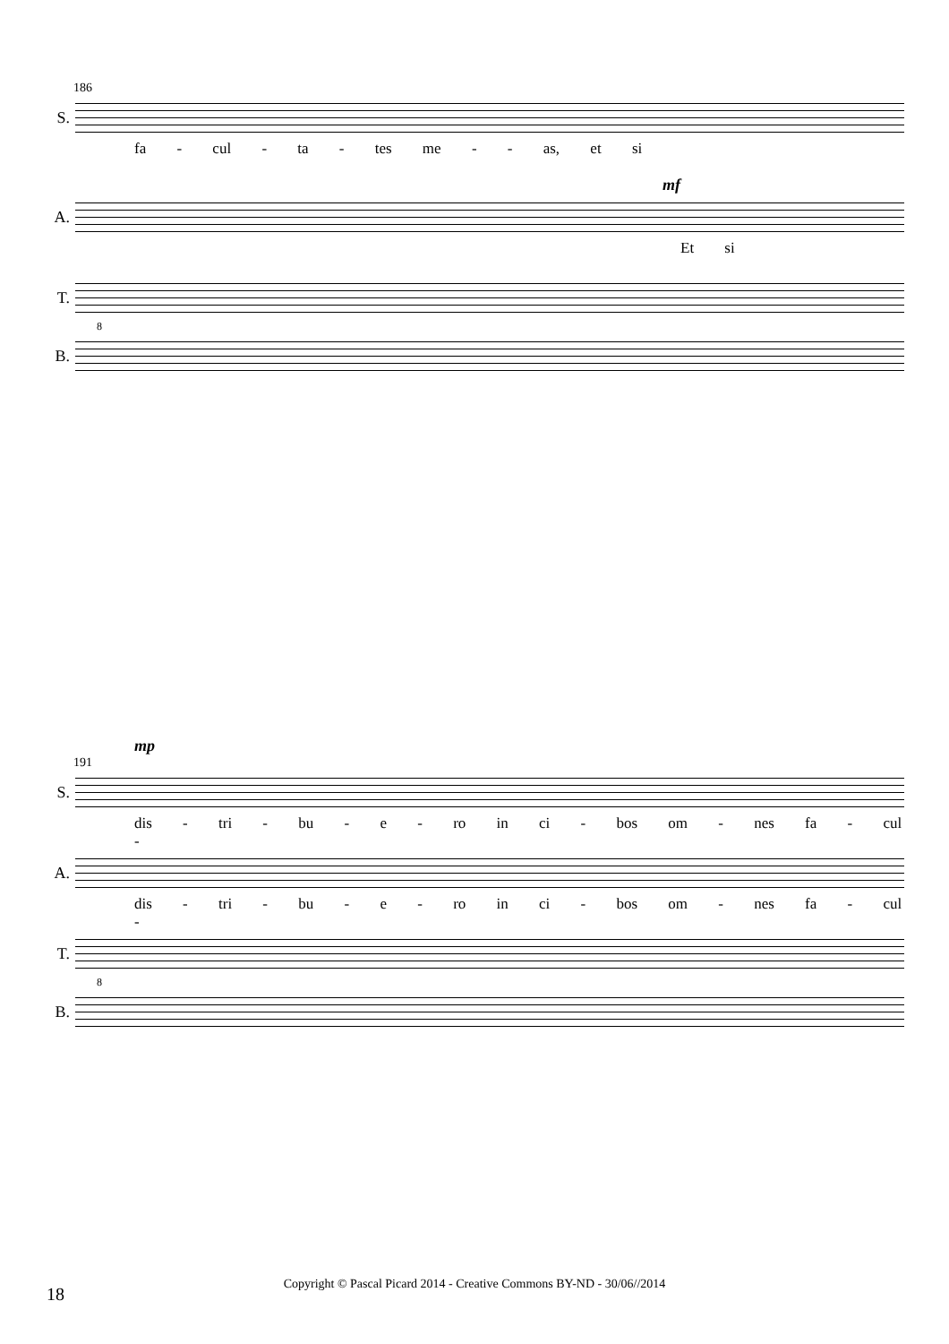186
S.
fa - cul - ta - tes me - - as, et si
mf
A.
Et si
T.
8
B.
mp
191
S.
dis - tri - bu - e - ro in ci - bos om - nes fa - cul -
A.
dis - tri - bu - e - ro in ci - bos om - nes fa - cul -
T.
8
B.
18
Copyright © Pascal Picard 2014 - Creative Commons BY-ND - 30/06//2014